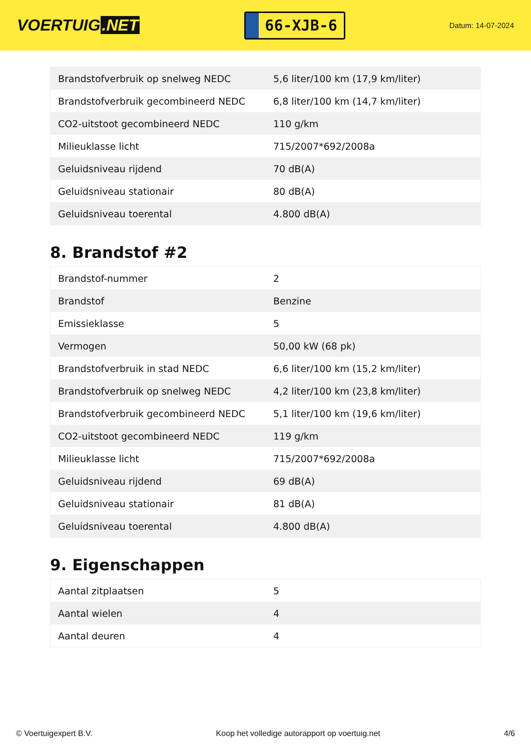VOERTUIG.NET
66-XJB-6
Datum: 14-07-2024
| Brandstofverbruik op snelweg NEDC | 5,6 liter/100 km (17,9 km/liter) |
| Brandstofverbruik gecombineerd NEDC | 6,8 liter/100 km (14,7 km/liter) |
| CO2-uitstoot gecombineerd NEDC | 110 g/km |
| Milieuklasse licht | 715/2007*692/2008a |
| Geluidsniveau rijdend | 70 dB(A) |
| Geluidsniveau stationair | 80 dB(A) |
| Geluidsniveau toerental | 4.800 dB(A) |
8. Brandstof #2
| Brandstof-nummer | 2 |
| Brandstof | Benzine |
| Emissieklasse | 5 |
| Vermogen | 50,00 kW (68 pk) |
| Brandstofverbruik in stad NEDC | 6,6 liter/100 km (15,2 km/liter) |
| Brandstofverbruik op snelweg NEDC | 4,2 liter/100 km (23,8 km/liter) |
| Brandstofverbruik gecombineerd NEDC | 5,1 liter/100 km (19,6 km/liter) |
| CO2-uitstoot gecombineerd NEDC | 119 g/km |
| Milieuklasse licht | 715/2007*692/2008a |
| Geluidsniveau rijdend | 69 dB(A) |
| Geluidsniveau stationair | 81 dB(A) |
| Geluidsniveau toerental | 4.800 dB(A) |
9. Eigenschappen
| Aantal zitplaatsen | 5 |
| Aantal wielen | 4 |
| Aantal deuren | 4 |
© Voertuigexpert B.V. Koop het volledige autorapport op voertuig.net 4/6